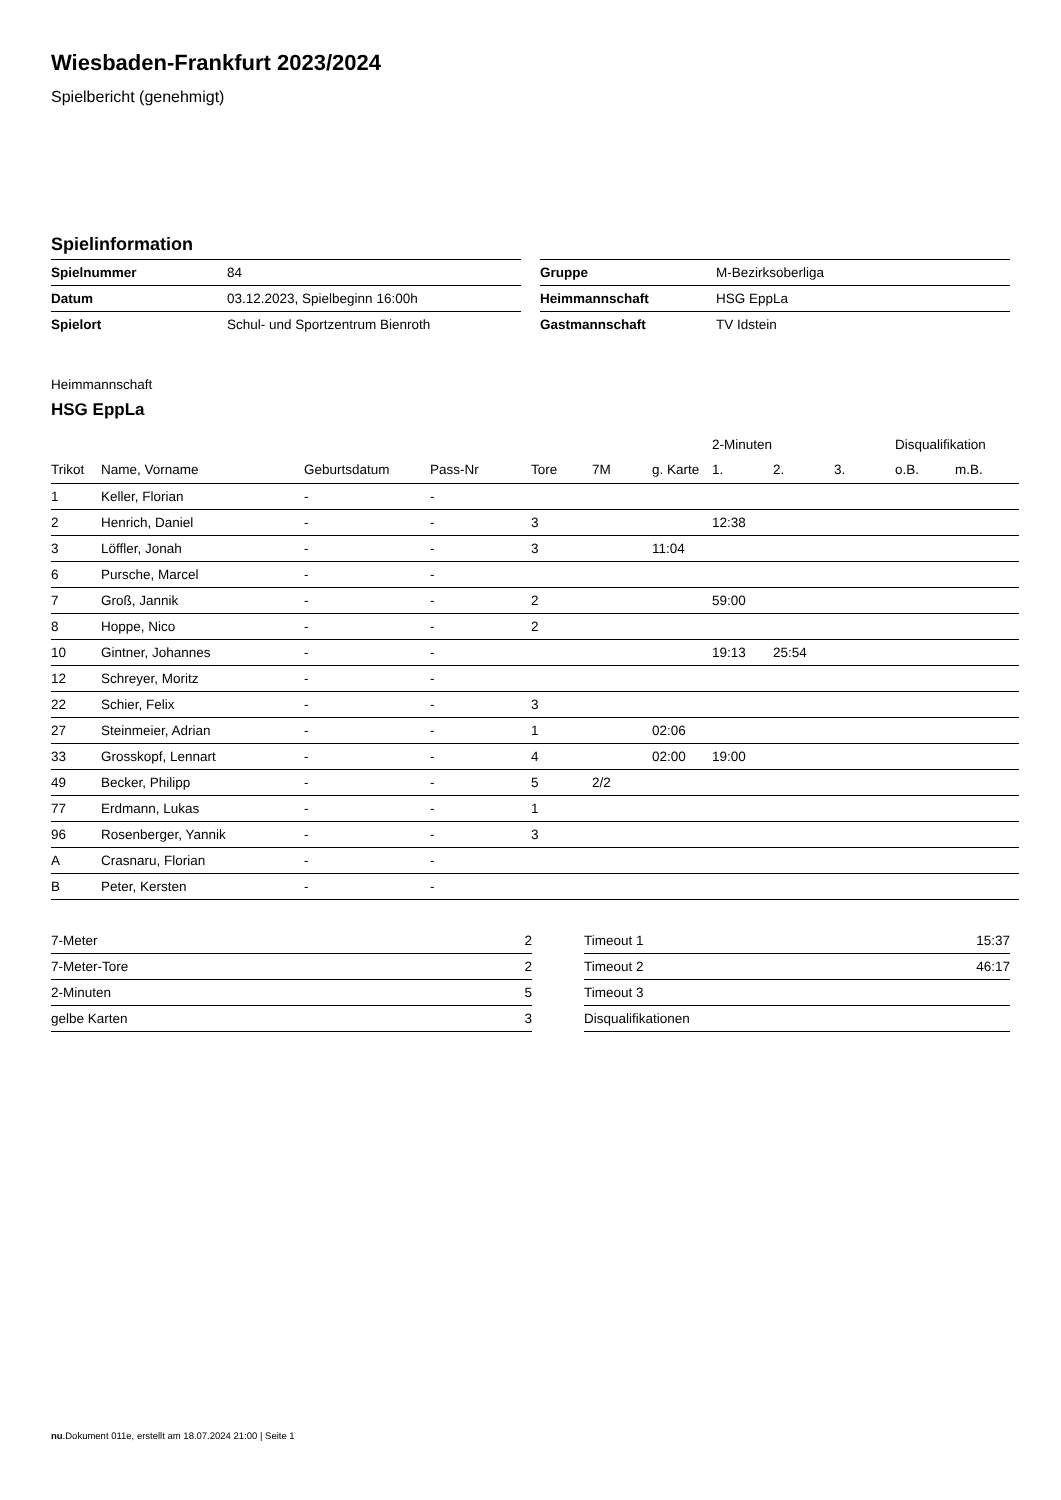Wiesbaden-Frankfurt 2023/2024
Spielbericht (genehmigt)
Spielinformation
| Spielnummer | 84 |
| Datum | 03.12.2023, Spielbeginn 16:00h |
| Spielort | Schul- und Sportzentrum Bienroth |
| Gruppe | M-Bezirksoberliga |
| Heimmannschaft | HSG EppLa |
| Gastmannschaft | TV Idstein |
Heimmannschaft
HSG EppLa
| | | | | | | | 2-Minuten | | | Disqualifikation | |
| --- | --- | --- | --- | --- | --- | --- | --- | --- | --- | --- | --- |
| Trikot | Name, Vorname | Geburtsdatum | Pass-Nr | Tore | 7M | g. Karte | 1. | 2. | 3. | o.B. | m.B. |
| 1 | Keller, Florian | - | - | | | | | | | | |
| 2 | Henrich, Daniel | - | - | 3 | | | 12:38 | | | | |
| 3 | Löffler, Jonah | - | - | 3 | | 11:04 | | | | | |
| 6 | Pursche, Marcel | - | - | | | | | | | | |
| 7 | Groß, Jannik | - | - | 2 | | | 59:00 | | | | |
| 8 | Hoppe, Nico | - | - | 2 | | | | | | | |
| 10 | Gintner, Johannes | - | - | | | | 19:13 | 25:54 | | | |
| 12 | Schreyer, Moritz | - | - | | | | | | | | |
| 22 | Schier, Felix | - | - | 3 | | | | | | | |
| 27 | Steinmeier, Adrian | - | - | 1 | | 02:06 | | | | | |
| 33 | Grosskopf, Lennart | - | - | 4 | | 02:00 | 19:00 | | | | |
| 49 | Becker, Philipp | - | - | 5 | 2/2 | | | | | | |
| 77 | Erdmann, Lukas | - | - | 1 | | | | | | | |
| 96 | Rosenberger, Yannik | - | - | 3 | | | | | | | |
| A | Crasnaru, Florian | - | - | | | | | | | | |
| B | Peter, Kersten | - | - | | | | | | | | |
| 7-Meter | 2 |
| 7-Meter-Tore | 2 |
| 2-Minuten | 5 |
| gelbe Karten | 3 |
| Timeout 1 | 15:37 |
| Timeout 2 | 46:17 |
| Timeout 3 | |
| Disqualifikationen | |
nu.Dokument 011e, erstellt am 18.07.2024 21:00 | Seite 1